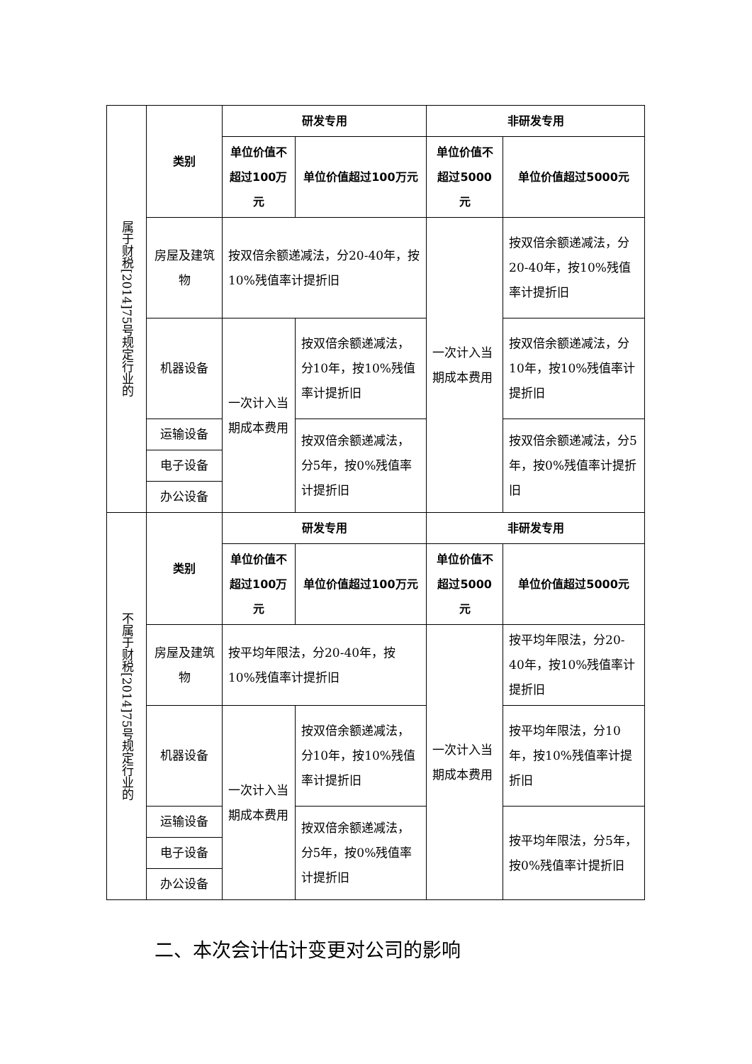| 属于财税[2014]75号规定行业的 | 类别 | 研发专用 | | 非研发专用 | |
| | | 单位价值不超过100万元 | 单位价值超过100万元 | 单位价值不超过5000元 | 单位价值超过5000元 |
| | 房屋及建筑物 | 按双倍余额递减法，分20-40年，按10%残值率计提折旧 | | 一次计入当期成本费用 | 按双倍余额递减法，分20-40年，按10%残值率计提折旧 |
| | 机器设备 | 一次计入当期成本费用 | 按双倍余额递减法，分10年，按10%残值率计提折旧 | | 按双倍余额递减法，分10年，按10%残值率计提折旧 |
| | 运输设备 | | 按双倍余额递减法，分5年，按0%残值率计提折旧 | | 按双倍余额递减法，分5年，按0%残值率计提折旧 |
| | 电子设备 | | | | |
| | 办公设备 | | | | |
| 不属于财税[2014]75号规定行业的 | 类别 | 研发专用 | | 非研发专用 | |
| | | 单位价值不超过100万元 | 单位价值超过100万元 | 单位价值不超过5000元 | 单位价值超过5000元 |
| | 房屋及建筑物 | 按平均年限法，分20-40年，按10%残值率计提折旧 | | 一次计入当期成本费用 | 按平均年限法，分20-40年，按10%残值率计提折旧 |
| | 机器设备 | 一次计入当期成本费用 | 按双倍余额递减法，分10年，按10%残值率计提折旧 | | 按平均年限法，分10年，按10%残值率计提折旧 |
| | 运输设备 | | 按双倍余额递减法，分5年，按0%残值率计提折旧 | | 按平均年限法，分5年，按0%残值率计提折旧 |
| | 电子设备 | | | | |
| | 办公设备 | | | | |
二、本次会计估计变更对公司的影响